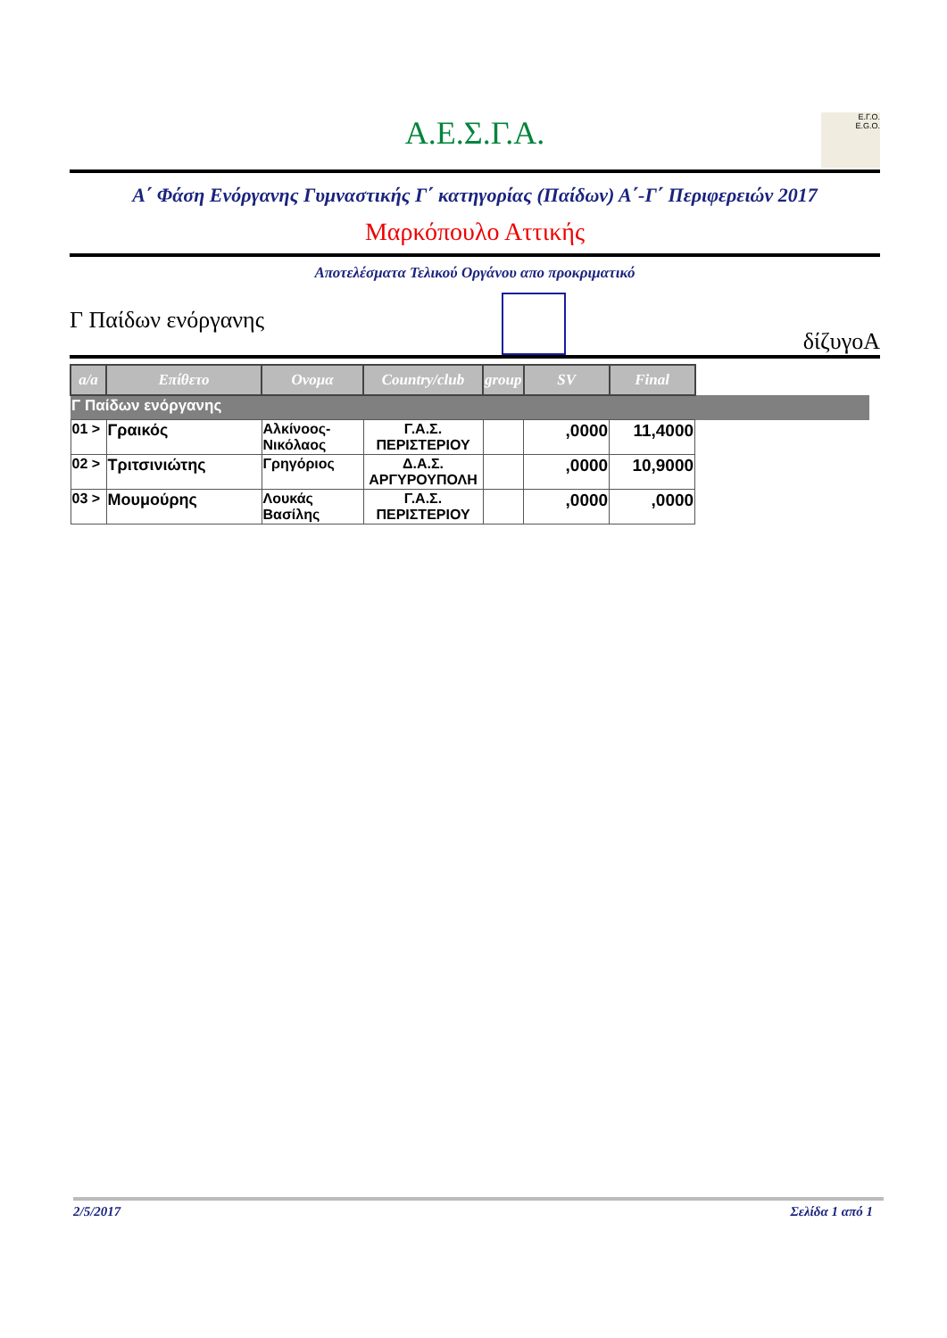Α.Ε.Σ.Γ.Α.
Ε.Γ.Ο.
E.G.O.
Α΄ Φάση Ενόργανης Γυμναστικής Γ΄ κατηγορίας (Παίδων) Α΄-Γ΄ Περιφερειών 2017
Μαρκόπουλο Αττικής
Αποτελέσματα Τελικού Οργάνου απο προκριματικό
Γ Παίδων ενόργανης
δίζυγοΑ
| a/a | Επίθετο | Ονομα | Country/club | group | SV | Final | |
| --- | --- | --- | --- | --- | --- | --- | --- |
| Γ Παίδων ενόργανης | | | | | | | |
| 01 > | Γραικός | Αλκίνοος-Νικόλαος | Γ.Α.Σ. ΠΕΡΙΣΤΕΡΙΟΥ | | ,0000 | 11,4000 | |
| 02 > | Τριτσινιώτης | Γρηγόριος | Δ.Α.Σ. ΑΡΓΥΡΟΥΠΟΛΗ | | ,0000 | 10,9000 | |
| 03 > | Μουμούρης | Λουκάς Βασίλης | Γ.Α.Σ. ΠΕΡΙΣΤΕΡΙΟΥ | | ,0000 | ,0000 | |
2/5/2017 Σελίδα 1 από 1